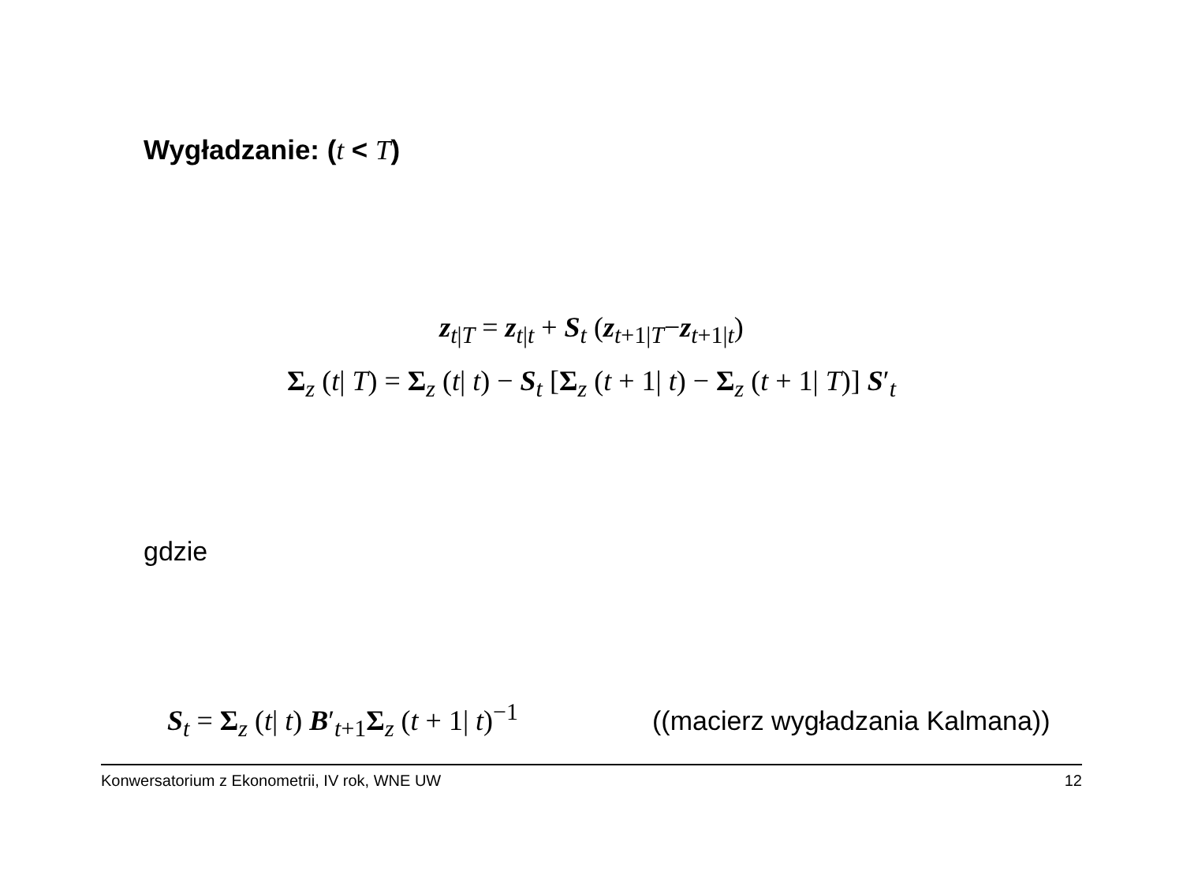Wygładzanie: (t < T)
z<sub>t|T</sub> = z<sub>t|t</sub> + S<sub>t</sub> (z<sub>t+1|T</sub>−z<sub>t+1|t</sub>)
Σ<sub>z</sub> (t| T) = Σ<sub>z</sub> (t| t) − S<sub>t</sub> [Σ<sub>z</sub> (t + 1| t) − Σ<sub>z</sub> (t + 1| T)] S′<sub>t</sub>
gdzie
S<sub>t</sub> = Σ<sub>z</sub> (t| t) B′<sub>t+1</sub>Σ<sub>z</sub> (t + 1| t)<sup>−1</sup>
((macierz wygładzania Kalmana))
Konwersatorium z Ekonometrii, IV rok, WNE UW 12